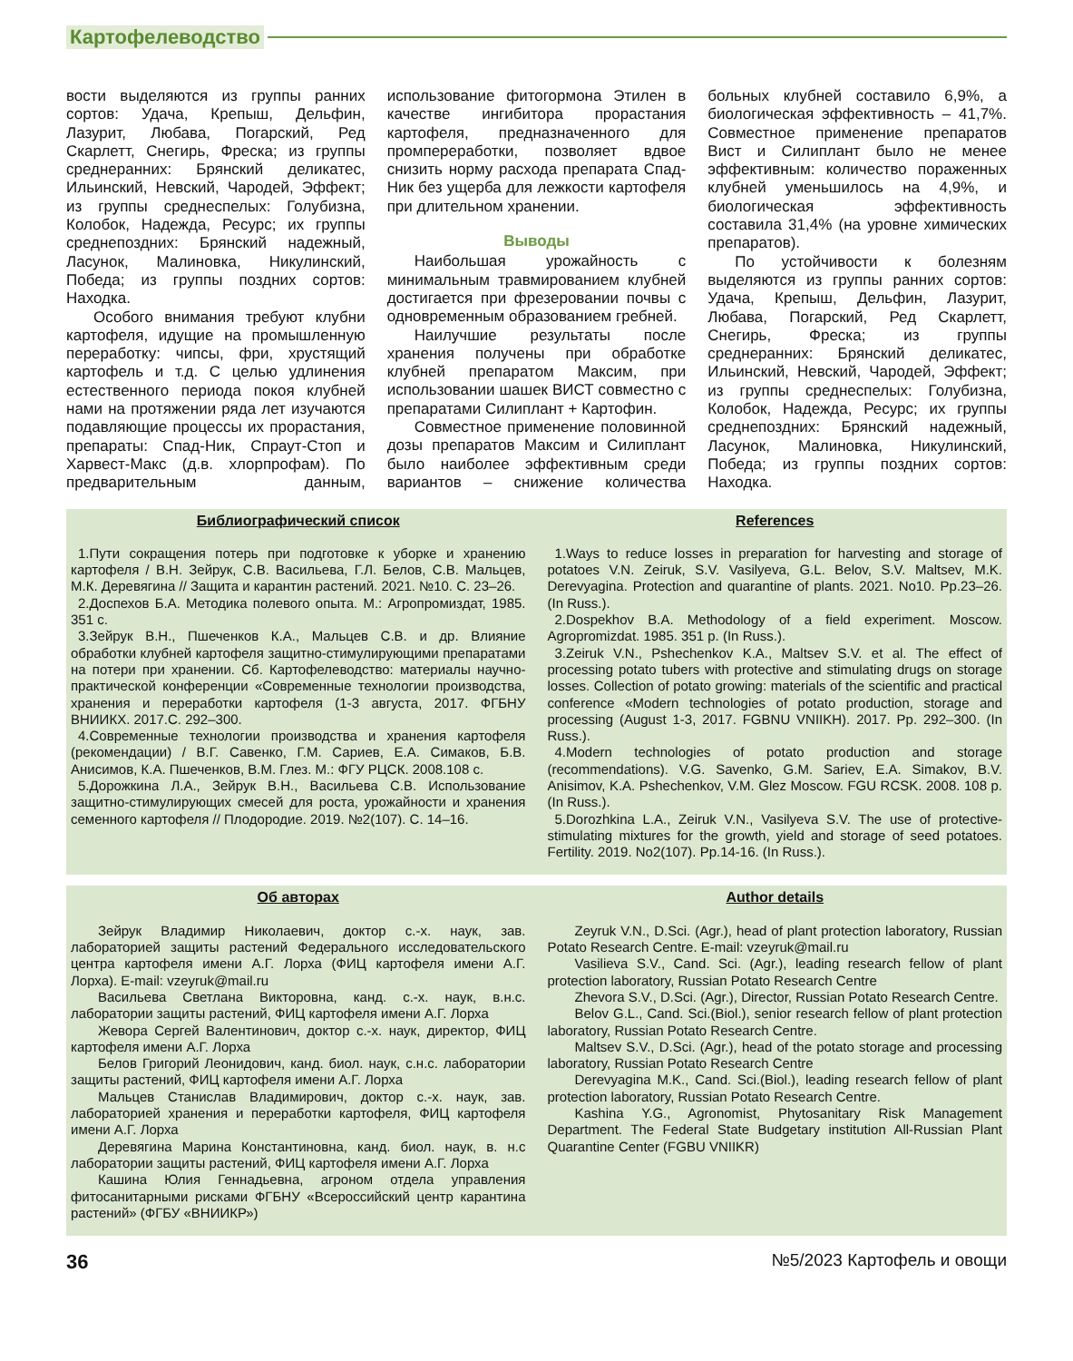Картофелеводство
вости выделяются из группы ранних сортов: Удача, Крепыш, Дельфин, Лазурит, Любава, Погарский, Ред Скарлетт, Снегирь, Фреска; из группы среднеранних: Брянский деликатес, Ильинский, Невский, Чародей, Эффект; из группы среднеспелых: Голубизна, Колобок, Надежда, Ресурс; их группы среднепоздних: Брянский надежный, Ласунок, Малиновка, Никулинский, Победа; из группы поздних сортов: Находка.
Особого внимания требуют клубни картофеля, идущие на промышленную переработку: чипсы, фри, хрустящий картофель и т.д. С целью удлинения естественного периода покоя клубней нами на протяжении ряда лет изучаются подавляющие процессы их прорастания, препараты: Спад-Ник, Спраут-Стоп и Харвест-Макс (д.в. хлорпрофам). По предварительным данным, использование фитогормона Этилен в качестве ингибитора прорастания картофеля, предназначенного для промпереработки, позволяет вдвое снизить норму расхода препарата Спад-Ник без ущерба для лежкости картофеля при длительном хранении.
Выводы
Наибольшая урожайность с минимальным травмированием клубней достигается при фрезеровании почвы с одновременным образованием гребней.
Наилучшие результаты после хранения получены при обработке клубней препаратом Максим, при использовании шашек ВИСТ совместно с препаратами Силиплант + Картофин.
Совместное применение половинной дозы препаратов Максим и Силиплант было наиболее эффективным среди вариантов – снижение количества больных клубней составило 6,9%, а биологическая эффективность – 41,7%. Совместное применение препаратов Вист и Силиплант было не менее эффективным: количество пораженных клубней уменьшилось на 4,9%, и биологическая эффективность составила 31,4% (на уровне химических препаратов).
По устойчивости к болезням выделяются из группы ранних сортов: Удача, Крепыш, Дельфин, Лазурит, Любава, Погарский, Ред Скарлетт, Снегирь, Фреска; из группы среднеранних: Брянский деликатес, Ильинский, Невский, Чародей, Эффект; из группы среднеспелых: Голубизна, Колобок, Надежда, Ресурс; их группы среднепоздних: Брянский надежный, Ласунок, Малиновка, Никулинский, Победа; из группы поздних сортов: Находка.
Библиографический список
1.Пути сокращения потерь при подготовке к уборке и хранению картофеля / В.Н. Зейрук, С.В. Васильева, Г.Л. Белов, С.В. Мальцев, М.К. Деревягина // Защита и карантин растений. 2021. №10. С. 23–26.
2.Доспехов Б.А. Методика полевого опыта. М.: Агропромиздат, 1985. 351 с.
3.Зейрук В.Н., Пшеченков К.А., Мальцев С.В. и др. Влияние обработки клубней картофеля защитно-стимулирующими препаратами на потери при хранении. Сб. Картофелеводство: материалы научно-практической конференции «Современные технологии производства, хранения и переработки картофеля (1-3 августа, 2017. ФГБНУ ВНИИКХ. 2017.С. 292–300.
4.Современные технологии производства и хранения картофеля (рекомендации) / В.Г. Савенко, Г.М. Сариев, Е.А. Симаков, Б.В. Анисимов, К.А. Пшеченков, В.М. Глез. М.: ФГУ РЦСК. 2008.108 с.
5.Дорожкина Л.А., Зейрук В.Н., Васильева С.В. Использование защитно-стимулирующих смесей для роста, урожайности и хранения семенного картофеля // Плодородие. 2019. №2(107). С. 14–16.
References
1.Ways to reduce losses in preparation for harvesting and storage of potatoes V.N. Zeiruk, S.V. Vasilyeva, G.L. Belov, S.V. Maltsev, M.K. Derevyagina. Protection and quarantine of plants. 2021. No10. Pp.23–26. (In Russ.).
2.Dospekhov B.A. Methodology of a field experiment. Moscow. Agropromizdat. 1985. 351 p. (In Russ.).
3.Zeiruk V.N., Pshechenkov K.A., Maltsev S.V. et al. The effect of processing potato tubers with protective and stimulating drugs on storage losses. Collection of potato growing: materials of the scientific and practical conference «Modern technologies of potato production, storage and processing (August 1-3, 2017. FGBNU VNIIKH). 2017. Pp. 292–300. (In Russ.).
4.Modern technologies of potato production and storage (recommendations). V.G. Savenko, G.M. Sariev, E.A. Simakov, B.V. Anisimov, K.A. Pshechenkov, V.M. Glez Moscow. FGU RCSK. 2008. 108 p. (In Russ.).
5.Dorozhkina L.A., Zeiruk V.N., Vasilyeva S.V. The use of protective-stimulating mixtures for the growth, yield and storage of seed potatoes. Fertility. 2019. No2(107). Pp.14-16. (In Russ.).
Об авторах
Зейрук Владимир Николаевич, доктор с.-х. наук, зав. лабораторией защиты растений Федерального исследовательского центра картофеля имени А.Г. Лорха (ФИЦ картофеля имени А.Г. Лорха). E-mail: vzeyruk@mail.ru
Васильева Светлана Викторовна, канд. с.-х. наук, в.н.с. лаборатории защиты растений, ФИЦ картофеля имени А.Г. Лорха
Жевора Сергей Валентинович, доктор с.-х. наук, директор, ФИЦ картофеля имени А.Г. Лорха
Белов Григорий Леонидович, канд. биол. наук, с.н.с. лаборатории защиты растений, ФИЦ картофеля имени А.Г. Лорха
Мальцев Станислав Владимирович, доктор с.-х. наук, зав. лабораторией хранения и переработки картофеля, ФИЦ картофеля имени А.Г. Лорха
Деревягина Марина Константиновна, канд. биол. наук, в. н.с лаборатории защиты растений, ФИЦ картофеля имени А.Г. Лорха
Кашина Юлия Геннадьевна, агроном отдела управления фитосанитарными рисками ФГБНУ «Всероссийский центр карантина растений» (ФГБУ «ВНИИКР»)
Author details
Zeyruk V.N., D.Sci. (Agr.), head of plant protection laboratory, Russian Potato Research Centre. E-mail: vzeyruk@mail.ru
Vasilieva S.V., Cand. Sci. (Agr.), leading research fellow of plant protection laboratory, Russian Potato Research Centre
Zhevora S.V., D.Sci. (Agr.), Director, Russian Potato Research Centre.
Belov G.L., Cand. Sci.(Biol.), senior research fellow of plant protection laboratory, Russian Potato Research Centre.
Maltsev S.V., D.Sci. (Agr.), head of the potato storage and processing laboratory, Russian Potato Research Centre
Derevyagina M.K., Cand. Sci.(Biol.), leading research fellow of plant protection laboratory, Russian Potato Research Centre.
Kashina Y.G., Agronomist, Phytosanitary Risk Management Department. The Federal State Budgetary institution All-Russian Plant Quarantine Center (FGBU VNIIKR)
36 №5/2023 Картофель и овощи